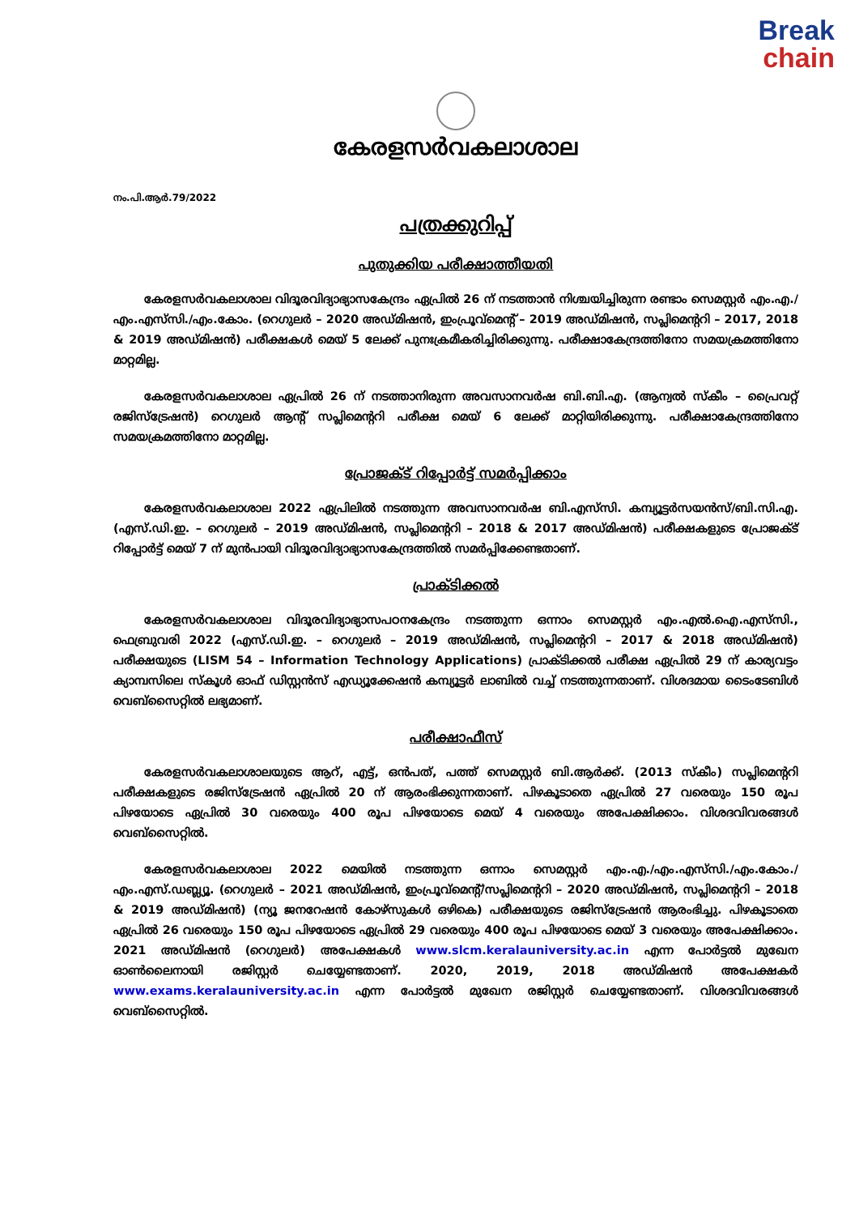Break
chain
കേരളസർവകലാശാല
നം.പി.ആർ.79/2022
പത്രക്കുറിപ്പ്
പുതുക്കിയ പരീക്ഷാത്തീയതി
കേരളസർവകലാശാല വിദൂരവിദ്യാഭ്യാസകേന്ദ്രം ഏപ്രിൽ 26 ന് നടത്താൻ നിശ്ചയിച്ചിരുന്ന രണ്ടാം സെമസ്റ്റർ എം.എ./എം.എസ്‌സി./എം.കോം. (റെഗുലർ – 2020 അഡ്മിഷൻ, ഇംപ്രൂവ്മെന്റ് – 2019 അഡ്മിഷൻ, സപ്ലിമെന്ററി – 2017, 2018 & 2019 അഡ്മിഷൻ) പരീക്ഷകൾ മെയ് 5 ലേക്ക് പുനഃക്രമീകരിച്ചിരിക്കുന്നു. പരീക്ഷാകേന്ദ്രത്തിനോ സമയക്രമത്തിനോ മാറ്റമില്ല.
കേരളസർവകലാശാല ഏപ്രിൽ 26 ന് നടത്താനിരുന്ന അവസാനവർഷ ബി.ബി.എ. (ആന്വൽ സ്കീം – പ്രൈവറ്റ് രജിസ്ട്രേഷൻ) റെഗുലർ ആന്റ് സപ്ലിമെന്ററി പരീക്ഷ മെയ് 6 ലേക്ക് മാറ്റിയിരിക്കുന്നു. പരീക്ഷാകേന്ദ്രത്തിനോ സമയക്രമത്തിനോ മാറ്റമില്ല.
പ്രോജക്ട് റിപ്പോർട്ട് സമർപ്പിക്കാം
കേരളസർവകലാശാല 2022 ഏപ്രിലിൽ നടത്തുന്ന അവസാനവർഷ ബി.എസ്‌സി. കമ്പ്യൂട്ടർസയൻസ്/ബി.സി.എ. (എസ്.ഡി.ഇ. – റെഗുലർ – 2019 അഡ്മിഷൻ, സപ്ലിമെന്ററി – 2018 & 2017 അഡ്മിഷൻ) പരീക്ഷകളുടെ പ്രോജക്ട് റിപ്പോർട്ട് മെയ് 7 ന് മുൻപായി വിദൂരവിദ്യാഭ്യാസകേന്ദ്രത്തിൽ സമർപ്പിക്കേണ്ടതാണ്.
പ്രാക്ടിക്കൽ
കേരളസർവകലാശാല വിദൂരവിദ്യാഭ്യാസപഠനകേന്ദ്രം നടത്തുന്ന ഒന്നാം സെമസ്റ്റർ എം.എൽ.ഐ.എസ്‌സി., ഫെബ്രുവരി 2022 (എസ്.ഡി.ഇ. – റെഗുലർ – 2019 അഡ്മിഷൻ, സപ്ലിമെന്ററി – 2017 & 2018 അഡ്മിഷൻ) പരീക്ഷയുടെ (LISM 54 – Information Technology Applications) പ്രാക്ടിക്കൽ പരീക്ഷ ഏപ്രിൽ 29 ന് കാര്യവട്ടം ക്യാമ്പസിലെ സ്കൂൾ ഓഫ് ഡിസ്റ്റൻസ് എഡ്യൂക്കേഷൻ കമ്പ്യൂട്ടർ ലാബിൽ വച്ച് നടത്തുന്നതാണ്. വിശദമായ ടൈംടേബിൾ വെബ്സൈറ്റിൽ ലഭ്യമാണ്.
പരീക്ഷാഫീസ്
കേരളസർവകലാശാലയുടെ ആറ്, എട്ട്, ഒൻപത്, പത്ത് സെമസ്റ്റർ ബി.ആർക്ക്. (2013 സ്കീം) സപ്ലിമെന്ററി പരീക്ഷകളുടെ രജിസ്ട്രേഷൻ ഏപ്രിൽ 20 ന് ആരംഭിക്കുന്നതാണ്. പിഴകൂടാതെ ഏപ്രിൽ 27 വരെയും 150 രൂപ പിഴയോടെ ഏപ്രിൽ 30 വരെയും 400 രൂപ പിഴയോടെ മെയ് 4 വരെയും അപേക്ഷിക്കാം. വിശദവിവരങ്ങൾ വെബ്സൈറ്റിൽ.
കേരളസർവകലാശാല 2022 മെയിൽ നടത്തുന്ന ഒന്നാം സെമസ്റ്റർ എം.എ./എം.എസ്‌സി./എം.കോം./എം.എസ്.ഡബ്ല്യൂ. (റെഗുലർ – 2021 അഡ്മിഷൻ, ഇംപ്രൂവ്മെന്റ്/സപ്ലിമെന്ററി – 2020 അഡ്മിഷൻ, സപ്ലിമെന്ററി – 2018 & 2019 അഡ്മിഷൻ) (ന്യൂ ജനറേഷൻ കോഴ്സുകൾ ഒഴികെ) പരീക്ഷയുടെ രജിസ്ട്രേഷൻ ആരംഭിച്ചു. പിഴകൂടാതെ ഏപ്രിൽ 26 വരെയും 150 രൂപ പിഴയോടെ ഏപ്രിൽ 29 വരെയും 400 രൂപ പിഴയോടെ മെയ് 3 വരെയും അപേക്ഷിക്കാം. 2021 അഡ്മിഷൻ (റെഗുലർ) അപേക്ഷകൾ www.slcm.keralauniversity.ac.in എന്ന പോർട്ടൽ മുഖേന ഓൺലൈനായി രജിസ്റ്റർ ചെയ്യേണ്ടതാണ്. 2020, 2019, 2018 അഡ്മിഷൻ അപേക്ഷകർ www.exams.keralauniversity.ac.in എന്ന പോർട്ടൽ മുഖേന രജിസ്റ്റർ ചെയ്യേണ്ടതാണ്. വിശദവിവരങ്ങൾ വെബ്സൈറ്റിൽ.